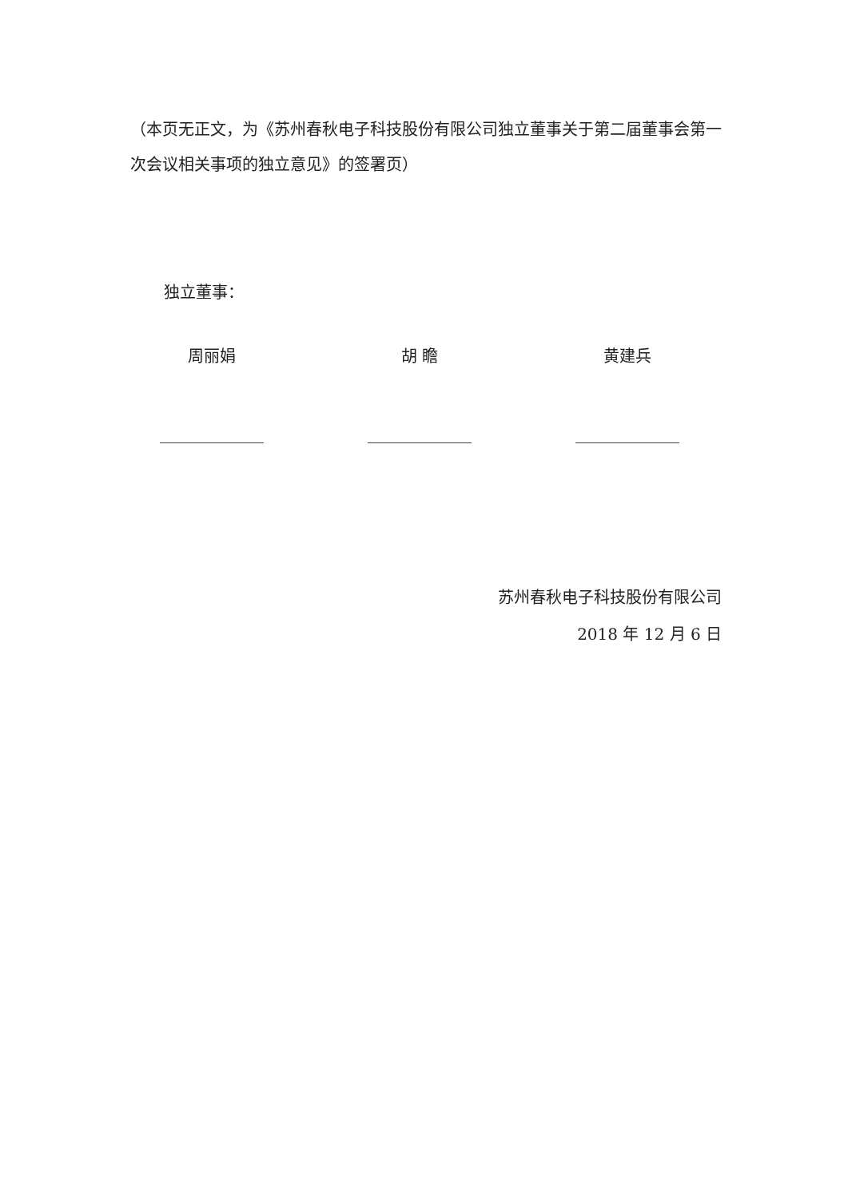（本页无正文，为《苏州春秋电子科技股份有限公司独立董事关于第二届董事会第一次会议相关事项的独立意见》的签署页）
独立董事：
周丽娟 胡 瞻 黄建兵
苏州春秋电子科技股份有限公司
2018 年 12 月 6 日